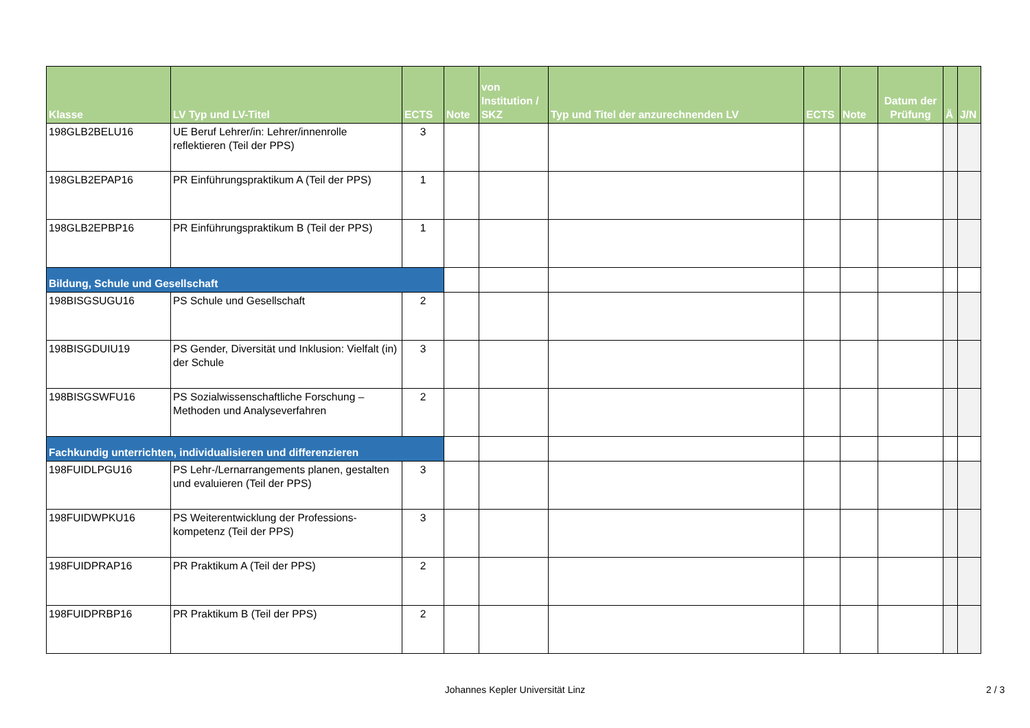| Klasse | LV Typ und LV-Titel | ECTS | Note | von Institution / SKZ | Typ und Titel der anzurechnenden LV | ECTS | Note | Datum der Prüfung | Ä | J/N |
| --- | --- | --- | --- | --- | --- | --- | --- | --- | --- | --- |
| 198GLB2BELU16 | UE Beruf Lehrer/in: Lehrer/innenrolle reflektieren (Teil der PPS) | 3 | | | | | | | | |
| 198GLB2EPAP16 | PR Einführungspraktikum A (Teil der PPS) | 1 | | | | | | | | |
| 198GLB2EPBP16 | PR Einführungspraktikum B (Teil der PPS) | 1 | | | | | | | | |
| Bildung, Schule und Gesellschaft | | | | | | | | | | |
| 198BISGSUGU16 | PS Schule und Gesellschaft | 2 | | | | | | | | |
| 198BISGDUIU19 | PS Gender, Diversität und Inklusion: Vielfalt (in) der Schule | 3 | | | | | | | | |
| 198BISGSWFU16 | PS Sozialwissenschaftliche Forschung – Methoden und Analyseverfahren | 2 | | | | | | | | |
| Fachkundig unterrichten, individualisieren und differenzieren | | | | | | | | | | |
| 198FUIDLPGU16 | PS Lehr-/Lernarrangements planen, gestalten und evaluieren (Teil der PPS) | 3 | | | | | | | | |
| 198FUIDWPKU16 | PS Weiterentwicklung der Professions-kompetenz (Teil der PPS) | 3 | | | | | | | | |
| 198FUIDPRAP16 | PR Praktikum A (Teil der PPS) | 2 | | | | | | | | |
| 198FUIDPRBP16 | PR Praktikum B (Teil der PPS) | 2 | | | | | | | | |
Johannes Kepler Universität Linz 2 / 3